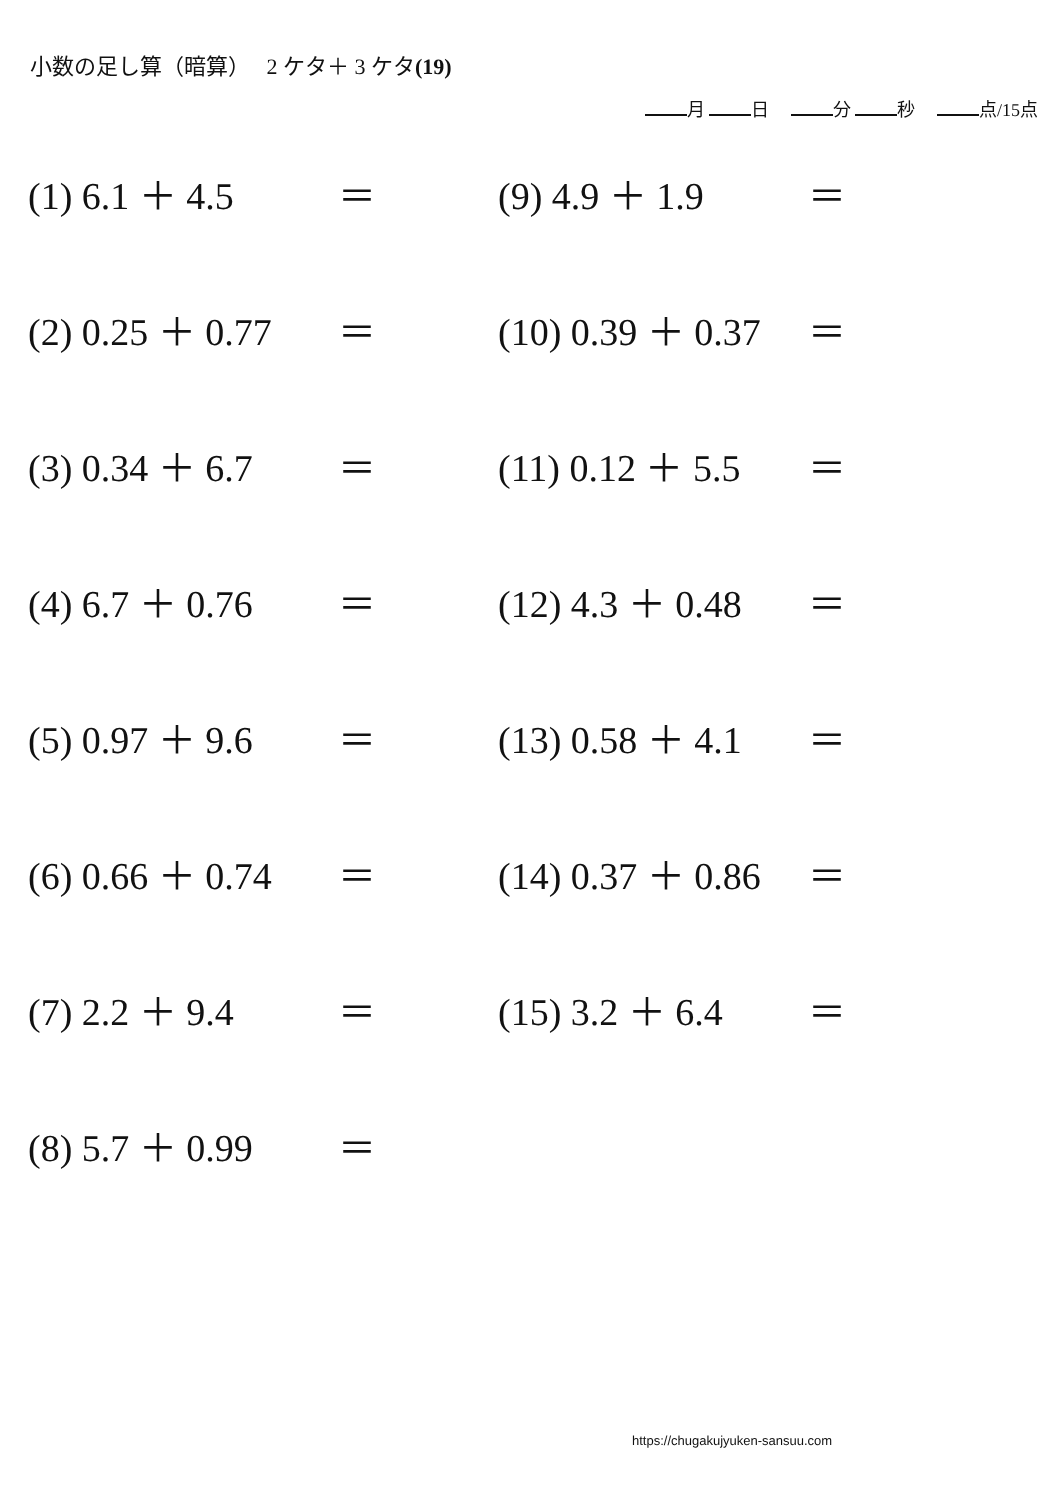小数の足し算（暗算）　 2 ケタ＋ 3 ケタ(19)
月 日　 分 秒　 点/15点
(1) 6.1 ＋ 4.5 ＝
(9) 4.9 ＋ 1.9 ＝
(2) 0.25 ＋ 0.77 ＝
(10) 0.39 ＋ 0.37 ＝
(3) 0.34 ＋ 6.7 ＝
(11) 0.12 ＋ 5.5 ＝
(4) 6.7 ＋ 0.76 ＝
(12) 4.3 ＋ 0.48 ＝
(5) 0.97 ＋ 9.6 ＝
(13) 0.58 ＋ 4.1 ＝
(6) 0.66 ＋ 0.74 ＝
(14) 0.37 ＋ 0.86 ＝
(7) 2.2 ＋ 9.4 ＝
(15) 3.2 ＋ 6.4 ＝
(8) 5.7 ＋ 0.99 ＝
https://chugakujyuken-sansuu.com